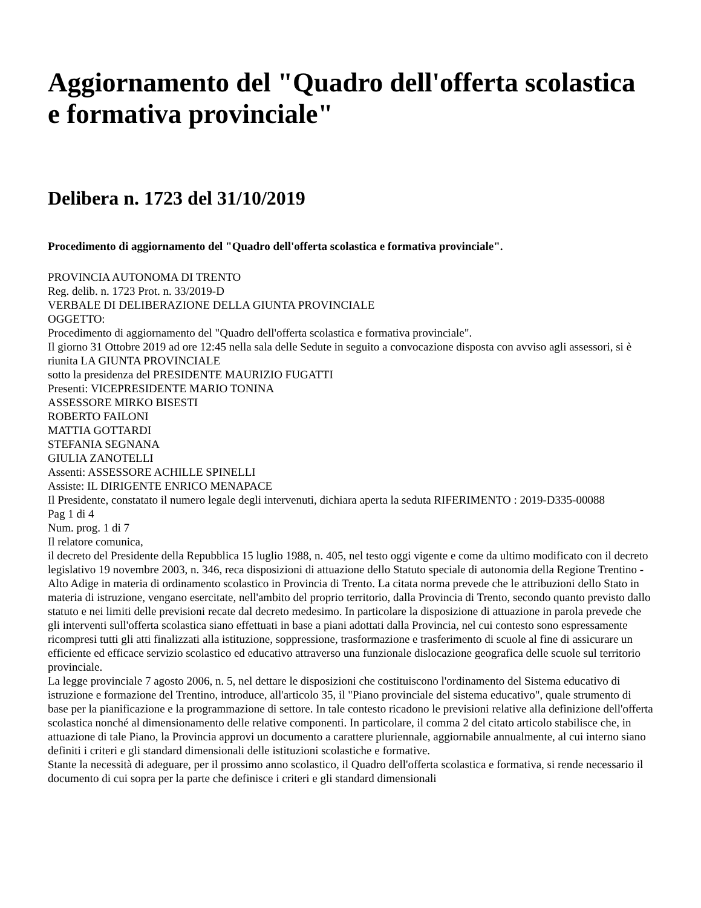Aggiornamento del "Quadro dell'offerta scolastica e formativa provinciale"
Delibera n. 1723 del 31/10/2019
Procedimento di aggiornamento del "Quadro dell'offerta scolastica e formativa provinciale".
PROVINCIA AUTONOMA DI TRENTO
Reg. delib. n. 1723 Prot. n. 33/2019-D
VERBALE DI DELIBERAZIONE DELLA GIUNTA PROVINCIALE
OGGETTO:
Procedimento di aggiornamento del "Quadro dell'offerta scolastica e formativa provinciale".
Il giorno 31 Ottobre 2019 ad ore 12:45 nella sala delle Sedute in seguito a convocazione disposta con avviso agli assessori, si è riunita LA GIUNTA PROVINCIALE
sotto la presidenza del PRESIDENTE MAURIZIO FUGATTI
Presenti: VICEPRESIDENTE MARIO TONINA
ASSESSORE MIRKO BISESTI
ROBERTO FAILONI
MATTIA GOTTARDI
STEFANIA SEGNANA
GIULIA ZANOTELLI
Assenti: ASSESSORE ACHILLE SPINELLI
Assiste: IL DIRIGENTE ENRICO MENAPACE
Il Presidente, constatato il numero legale degli intervenuti, dichiara aperta la seduta RIFERIMENTO : 2019-D335-00088
Pag 1 di 4
Num. prog. 1 di 7
Il relatore comunica,
il decreto del Presidente della Repubblica 15 luglio 1988, n. 405, nel testo oggi vigente e come da ultimo modificato con il decreto legislativo 19 novembre 2003, n. 346, reca disposizioni di attuazione dello Statuto speciale di autonomia della Regione Trentino - Alto Adige in materia di ordinamento scolastico in Provincia di Trento. La citata norma prevede che le attribuzioni dello Stato in materia di istruzione, vengano esercitate, nell'ambito del proprio territorio, dalla Provincia di Trento, secondo quanto previsto dallo statuto e nei limiti delle previsioni recate dal decreto medesimo. In particolare la disposizione di attuazione in parola prevede che gli interventi sull'offerta scolastica siano effettuati in base a piani adottati dalla Provincia, nel cui contesto sono espressamente ricompresi tutti gli atti finalizzati alla istituzione, soppressione, trasformazione e trasferimento di scuole al fine di assicurare un efficiente ed efficace servizio scolastico ed educativo attraverso una funzionale dislocazione geografica delle scuole sul territorio provinciale.
La legge provinciale 7 agosto 2006, n. 5, nel dettare le disposizioni che costituiscono l'ordinamento del Sistema educativo di istruzione e formazione del Trentino, introduce, all'articolo 35, il "Piano provinciale del sistema educativo", quale strumento di base per la pianificazione e la programmazione di settore. In tale contesto ricadono le previsioni relative alla definizione dell'offerta scolastica nonché al dimensionamento delle relative componenti. In particolare, il comma 2 del citato articolo stabilisce che, in attuazione di tale Piano, la Provincia approvi un documento a carattere pluriennale, aggiornabile annualmente, al cui interno siano definiti i criteri e gli standard dimensionali delle istituzioni scolastiche e formative.
Stante la necessità di adeguare, per il prossimo anno scolastico, il Quadro dell'offerta scolastica e formativa, si rende necessario il documento di cui sopra per la parte che definisce i criteri e gli standard dimensionali